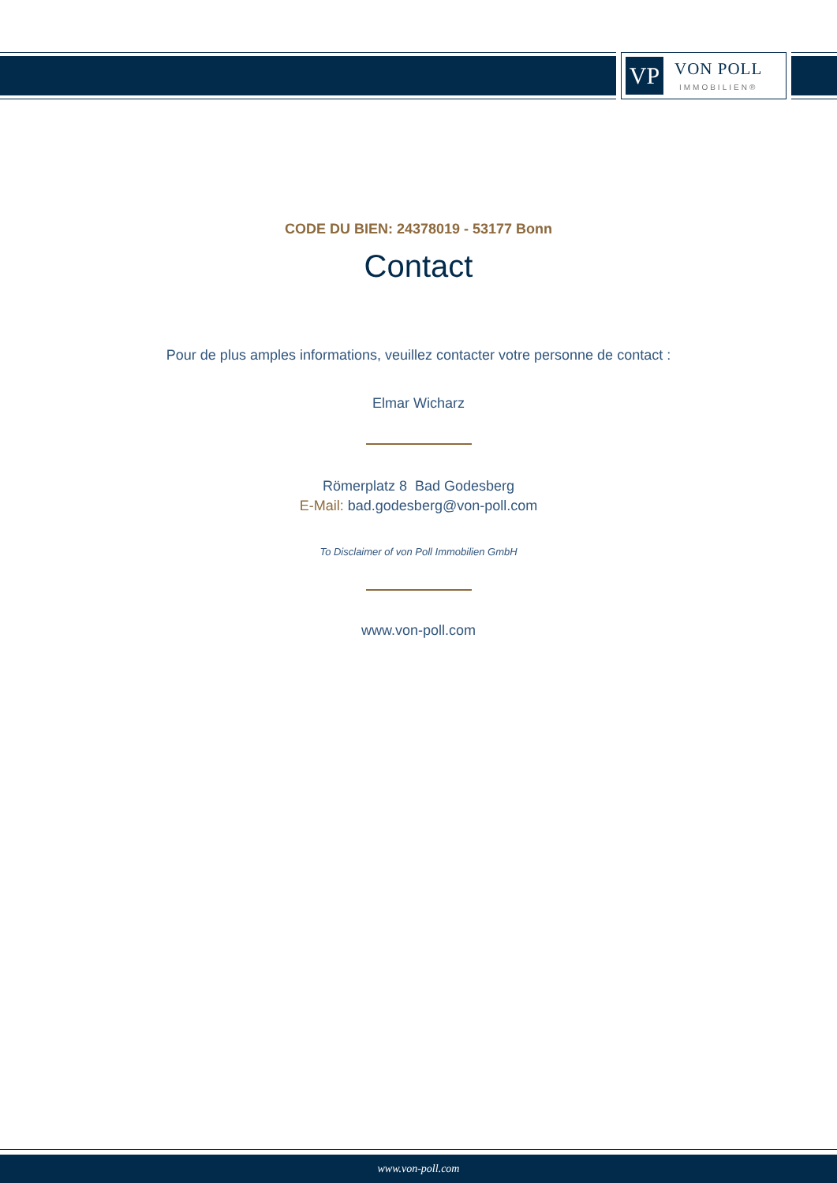VP
VON POLL
IMMOBILIEN®
CODE DU BIEN: 24378019 - 53177 Bonn
Contact
Pour de plus amples informations, veuillez contacter votre personne de contact :
Elmar Wicharz
Römerplatz 8 Bad Godesberg
E-Mail: bad.godesberg@von-poll.com
To Disclaimer of von Poll Immobilien GmbH
www.von-poll.com
www.von-poll.com